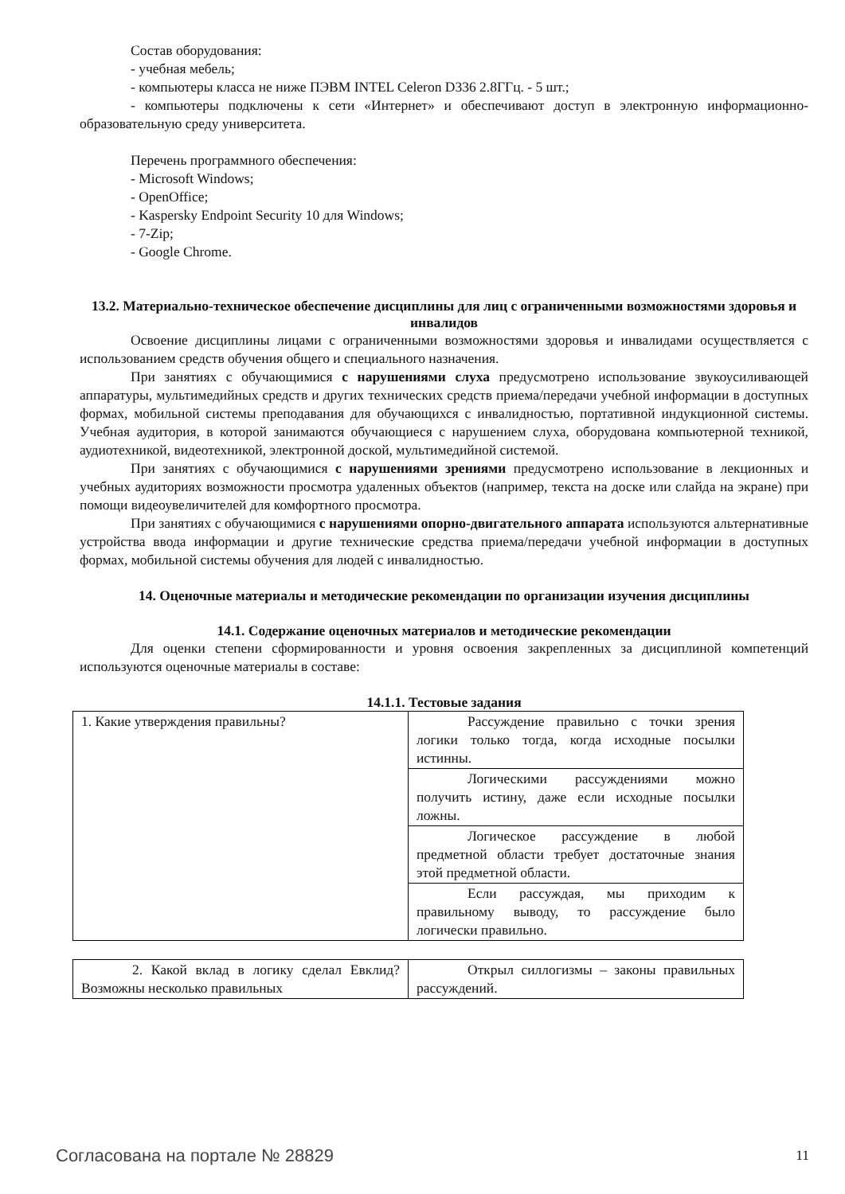Состав оборудования:
- учебная мебель;
- компьютеры класса не ниже ПЭВМ INTEL Celeron D336 2.8ГГц. - 5 шт.;
- компьютеры подключены к сети «Интернет» и обеспечивают доступ в электронную информационно-образовательную среду университета.
Перечень программного обеспечения:
- Microsoft Windows;
- OpenOffice;
- Kaspersky Endpoint Security 10 для Windows;
- 7-Zip;
- Google Chrome.
13.2. Материально-техническое обеспечение дисциплины для лиц с ограниченными возможностями здоровья и инвалидов
Освоение дисциплины лицами с ограниченными возможностями здоровья и инвалидами осуществляется с использованием средств обучения общего и специального назначения.
При занятиях с обучающимися с нарушениями слуха предусмотрено использование звукоусиливающей аппаратуры, мультимедийных средств и других технических средств приема/передачи учебной информации в доступных формах, мобильной системы преподавания для обучающихся с инвалидностью, портативной индукционной системы. Учебная аудитория, в которой занимаются обучающиеся с нарушением слуха, оборудована компьютерной техникой, аудиотехникой, видеотехникой, электронной доской, мультимедийной системой.
При занятиях с обучающимися с нарушениями зрениями предусмотрено использование в лекционных и учебных аудиториях возможности просмотра удаленных объектов (например, текста на доске или слайда на экране) при помощи видеоувеличителей для комфортного просмотра.
При занятиях с обучающимися с нарушениями опорно-двигательного аппарата используются альтернативные устройства ввода информации и другие технические средства приема/передачи учебной информации в доступных формах, мобильной системы обучения для людей с инвалидностью.
14. Оценочные материалы и методические рекомендации по организации изучения дисциплины
14.1. Содержание оценочных материалов и методические рекомендации
Для оценки степени сформированности и уровня освоения закрепленных за дисциплиной компетенций используются оценочные материалы в составе:
14.1.1. Тестовые задания
| 1. Какие утверждения правильны? | Рассуждение правильно с точки зрения логики только тогда, когда исходные посылки истинны. |
| | Логическими рассуждениями можно получить истину, даже если исходные посылки ложны. |
| | Логическое рассуждение в любой предметной области требует достаточные знания этой предметной области. |
| | Если рассуждая, мы приходим к правильному выводу, то рассуждение было логически правильно. |
| 2. Какой вклад в логику сделал Евклид? Возможны несколько правильных | Открыл силлогизмы – законы правильных рассуждений. |
Согласована на портале № 28829 11